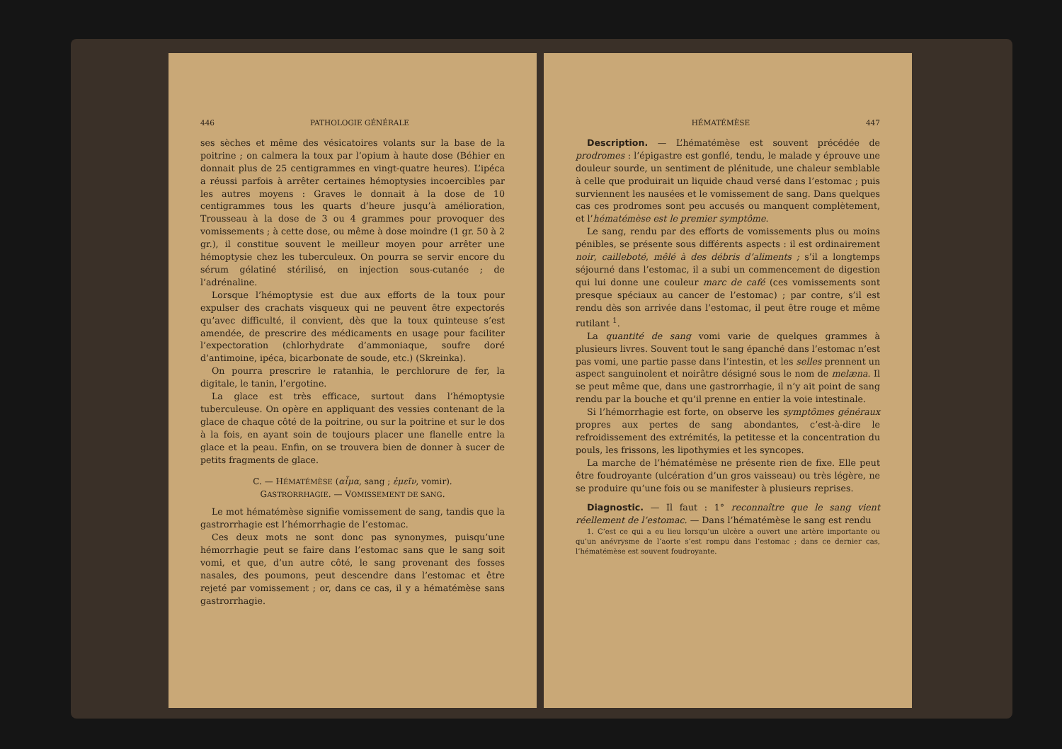446 PATHOLOGIE GÉNÉRALE
ses sèches et même des vésicatoires volants sur la base de la poitrine ; on calmera la toux par l’opium à haute dose (Béhier en donnait plus de 25 centigrammes en vingt-quatre heures). L’ipéca a réussi parfois à arrêter certaines hémoptysies incoercibles par les autres moyens : Graves le donnait à la dose de 10 centigrammes tous les quarts d’heure jusqu’à amélioration, Trousseau à la dose de 3 ou 4 grammes pour provoquer des vomissements ; à cette dose, ou même à dose moindre (1 gr. 50 à 2 gr.), il constitue souvent le meilleur moyen pour arrêter une hémoptysie chez les tuberculeux. On pourra se servir encore du sérum gélatiné stérilisé, en injection sous-cutanée ; de l’adrénaline.
Lorsque l’hémoptysie est due aux efforts de la toux pour expulser des crachats visqueux qui ne peuvent être expectorés qu’avec difficulté, il convient, dès que la toux quinteuse s’est amendée, de prescrire des médicaments en usage pour faciliter l’expectoration (chlorhydrate d’ammoniaque, soufre doré d’antimoine, ipéca, bicarbonate de soude, etc.) (Skreinka).
On pourra prescrire le ratanhia, le perchlorure de fer, la digitale, le tanin, l’ergotine.
La glace est très efficace, surtout dans l’hémoptysie tuberculeuse. On opère en appliquant des vessies contenant de la glace de chaque côté de la poitrine, ou sur la poitrine et sur le dos à la fois, en ayant soin de toujours placer une flanelle entre la glace et la peau. Enfin, on se trouvera bien de donner à sucer de petits fragments de glace.
C. — HÉMATÉMÈSE (αἷμα, sang ; ἐμεῖν, vomir).
GASTRORRHAGIE. — VOMISSEMENT DE SANG.
Le mot hématémèse signifie vomissement de sang, tandis que la gastrorrhagie est l’hémorrhagie de l’estomac.
Ces deux mots ne sont donc pas synonymes, puisqu’une hémorrhagie peut se faire dans l’estomac sans que le sang soit vomi, et que, d’un autre côté, le sang provenant des fosses nasales, des poumons, peut descendre dans l’estomac et être rejeté par vomissement ; or, dans ce cas, il y a hématémèse sans gastrorrhagie.
HÉMATÉMÈSE 447
Description. — L’hématémèse est souvent précédée de prodromes : l’épigastre est gonflé, tendu, le malade y éprouve une douleur sourde, un sentiment de plénitude, une chaleur semblable à celle que produirait un liquide chaud versé dans l’estomac ; puis surviennent les nausées et le vomissement de sang. Dans quelques cas ces prodromes sont peu accusés ou manquent complètement, et l’hématémèse est le premier symptôme.
Le sang, rendu par des efforts de vomissements plus ou moins pénibles, se présente sous différents aspects : il est ordinairement noir, cailleboté, mêlé à des débris d’aliments ; s’il a longtemps séjourné dans l’estomac, il a subi un commencement de digestion qui lui donne une couleur marc de café (ces vomissements sont presque spéciaux au cancer de l’estomac) ; par contre, s’il est rendu dès son arrivée dans l’estomac, il peut être rouge et même rutilant <sup>1</sup>.
La quantité de sang vomi varie de quelques grammes à plusieurs livres. Souvent tout le sang épanché dans l’estomac n’est pas vomi, une partie passe dans l’intestin, et les selles prennent un aspect sanguinolent et noirâtre désigné sous le nom de melæna. Il se peut même que, dans une gastrorrhagie, il n’y ait point de sang rendu par la bouche et qu’il prenne en entier la voie intestinale.
Si l’hémorrhagie est forte, on observe les symptômes généraux propres aux pertes de sang abondantes, c’est-à-dire le refroidissement des extrémités, la petitesse et la concentration du pouls, les frissons, les lipothymies et les syncopes.
La marche de l’hématémèse ne présente rien de fixe. Elle peut être foudroyante (ulcération d’un gros vaisseau) ou très légère, ne se produire qu’une fois ou se manifester à plusieurs reprises.
Diagnostic. — Il faut : 1° reconnaître que le sang vient réellement de l’estomac. — Dans l’hématémèse le sang est rendu
1. C’est ce qui a eu lieu lorsqu’un ulcère a ouvert une artère importante ou qu’un anévrysme de l’aorte s’est rompu dans l’estomac ; dans ce dernier cas, l’hématémèse est souvent foudroyante.